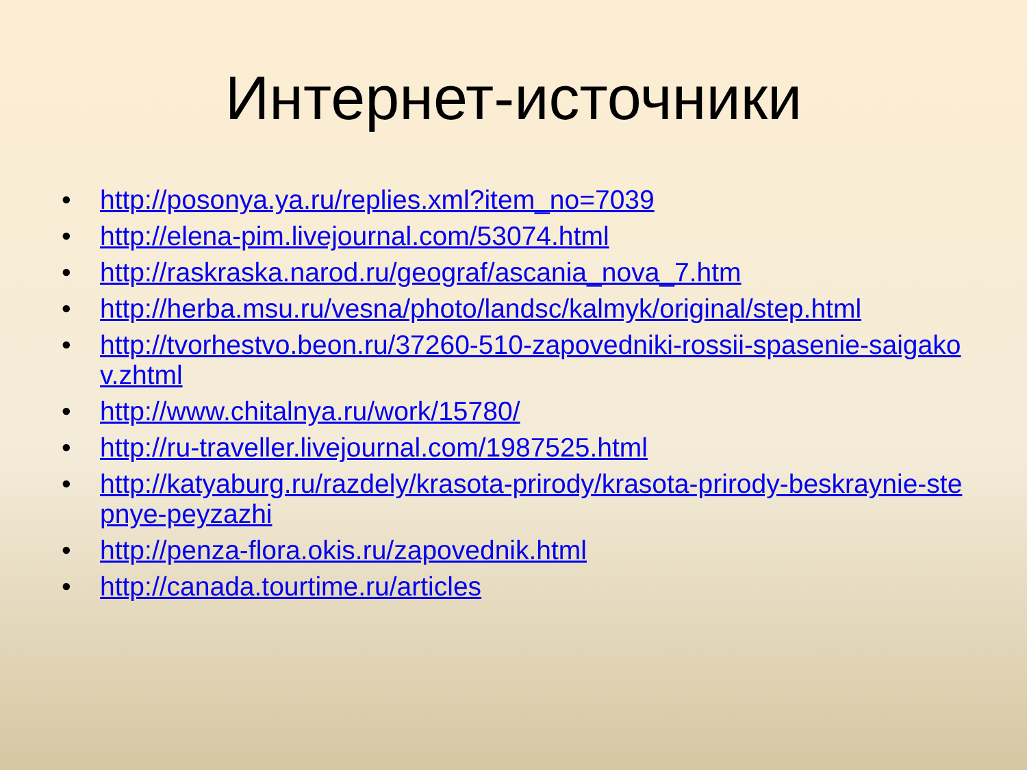Интернет-источники
• http://posonya.ya.ru/replies.xml?item_no=7039
• http://elena-pim.livejournal.com/53074.html
• http://raskraska.narod.ru/geograf/ascania_nova_7.htm
• http://herba.msu.ru/vesna/photo/landsc/kalmyk/original/step.html
• http://tvorhestvo.beon.ru/37260-510-zapovedniki-rossii-spasenie-saigakov.zhtml
• http://www.chitalnya.ru/work/15780/
• http://ru-traveller.livejournal.com/1987525.html
• http://katyaburg.ru/razdely/krasota-prirody/krasota-prirody-beskraynie-stepnye-peyzazhi
• http://penza-flora.okis.ru/zapovednik.html
• http://canada.tourtime.ru/articles